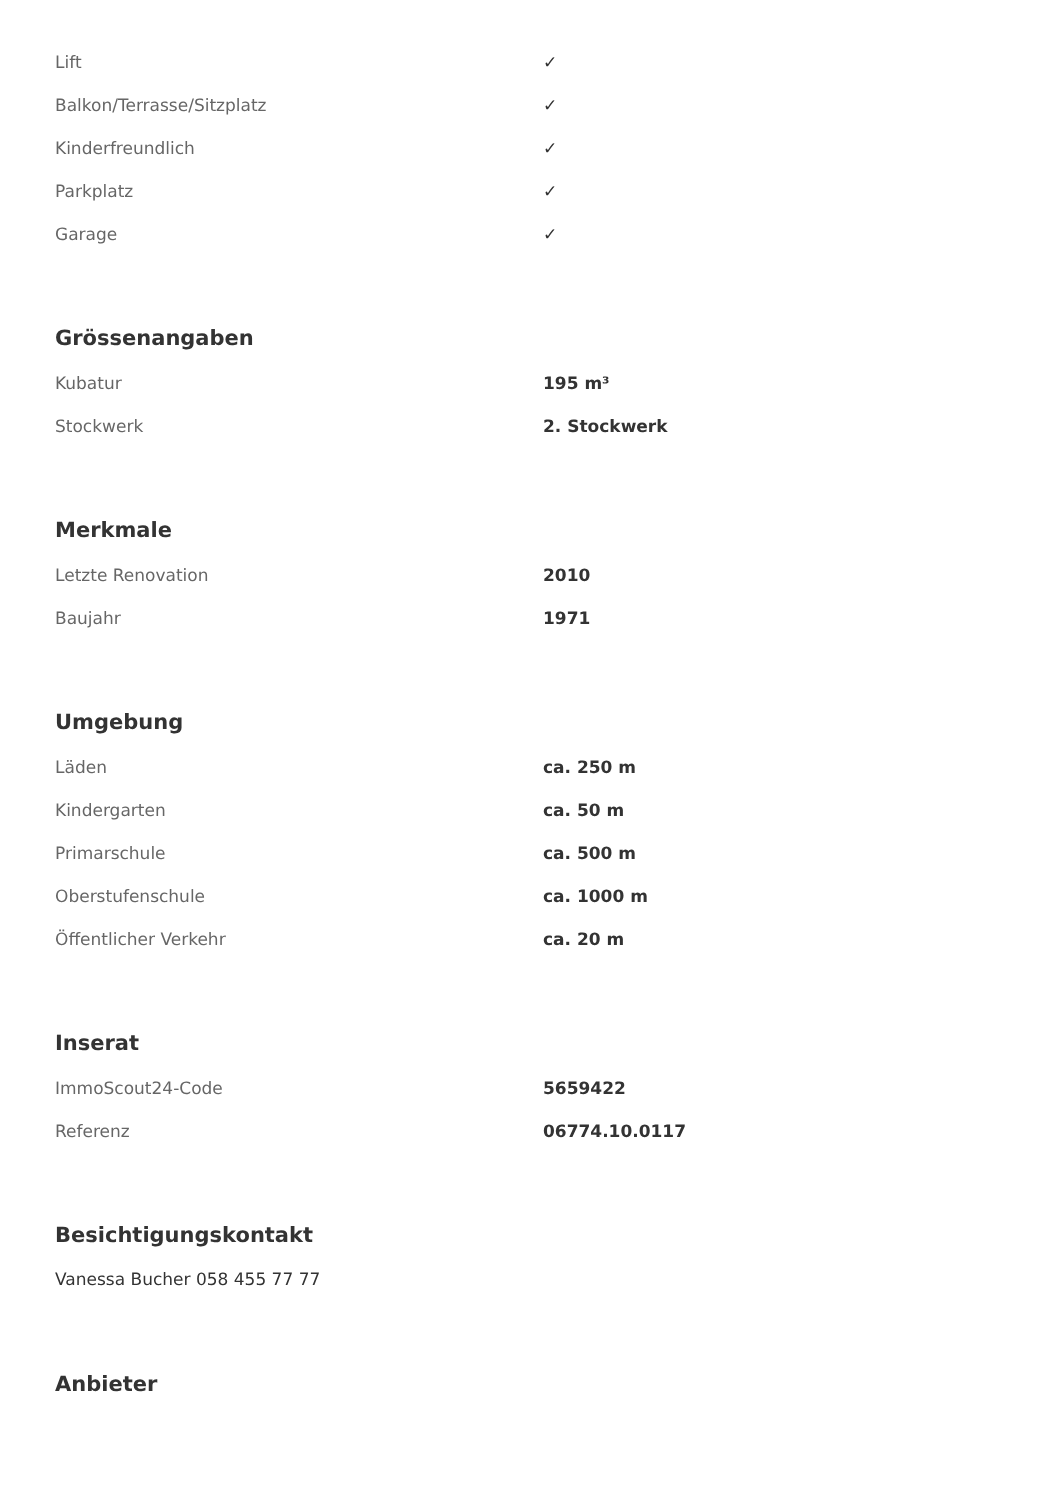| Lift | ✓ |
| Balkon/Terrasse/Sitzplatz | ✓ |
| Kinderfreundlich | ✓ |
| Parkplatz | ✓ |
| Garage | ✓ |
Grössenangaben
| Kubatur | 195 m³ |
| Stockwerk | 2. Stockwerk |
Merkmale
| Letzte Renovation | 2010 |
| Baujahr | 1971 |
Umgebung
| Läden | ca. 250 m |
| Kindergarten | ca. 50 m |
| Primarschule | ca. 500 m |
| Oberstufenschule | ca. 1000 m |
| Öffentlicher Verkehr | ca. 20 m |
Inserat
| ImmoScout24-Code | 5659422 |
| Referenz | 06774.10.0117 |
Besichtigungskontakt
Vanessa Bucher 058 455 77 77
Anbieter